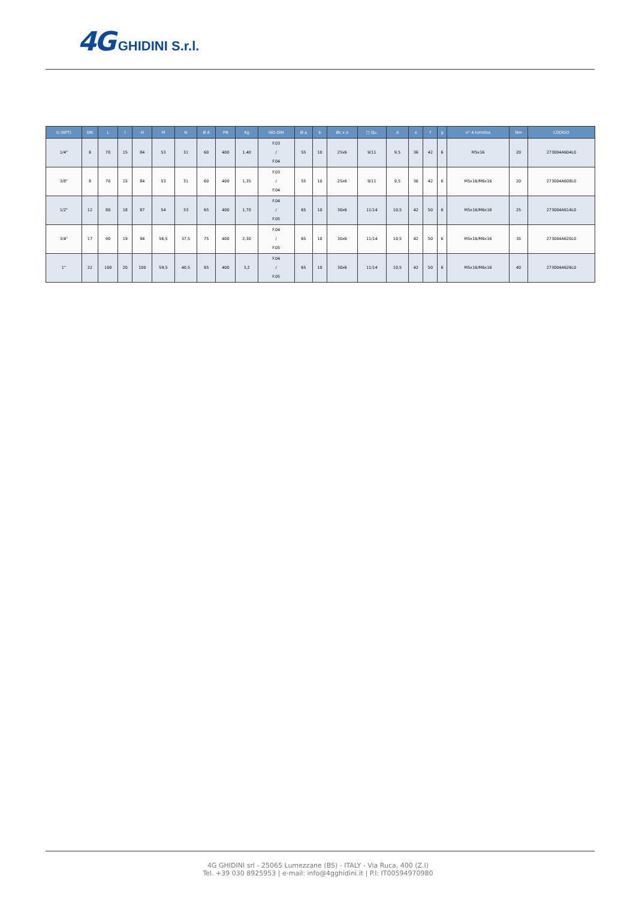4G GHIDINI S.r.l.
| G (NPT) | DN | L | I | H | M | N | Ø A | PN | Kg | ISO-DIN | Ø a | b | Øc x o | □ Qu. | d | e | f | g | n° 4 tornillos | Nm | CÓDIGO |
| --- | --- | --- | --- | --- | --- | --- | --- | --- | --- | --- | --- | --- | --- | --- | --- | --- | --- | --- | --- | --- | --- |
| 1/4" | 8 | 70 | 15 | 84 | 53 | 31 | 60 | 400 | 1,40 | F.03 / F.04 | 55 | 10 | 25x6 | 9/11 | 9,5 | 36 | 42 | 6 | M5x16 | 20 | 273004A604L0 |
| 3/8" | 8 | 70 | 15 | 84 | 53 | 31 | 60 | 400 | 1,35 | F.03 / F.04 | 55 | 10 | 25x6 | 9/11 | 9,5 | 36 | 42 | 6 | M5x16/M6x16 | 20 | 273004A608L0 |
| 1/2" | 12 | 80 | 18 | 87 | 54 | 33 | 65 | 400 | 1,70 | F.04 / F.05 | 65 | 10 | 30x6 | 11/14 | 10,5 | 42 | 50 | 6 | M5x16/M6x16 | 25 | 273004A614L0 |
| 3/4" | 17 | 90 | 19 | 94 | 56,5 | 37,5 | 75 | 400 | 2,30 | F.04 / F.05 | 65 | 10 | 30x6 | 11/14 | 10,5 | 42 | 50 | 6 | M5x16/M6x16 | 35 | 273004A620L0 |
| 1" | 22 | 100 | 20 | 100 | 59,5 | 40,5 | 85 | 400 | 3,2 | F.04 / F.05 | 65 | 10 | 30x6 | 11/14 | 10,5 | 42 | 50 | 6 | M5x16/M6x16 | 40 | 273004A626L0 |
4G GHIDINI srl - 25065 Lumezzane (BS) - ITALY - Via Ruca, 400 (Z.I)
Tel. +39 030 8925953 | e-mail: info@4gghidini.it | P.I: IT00594970980